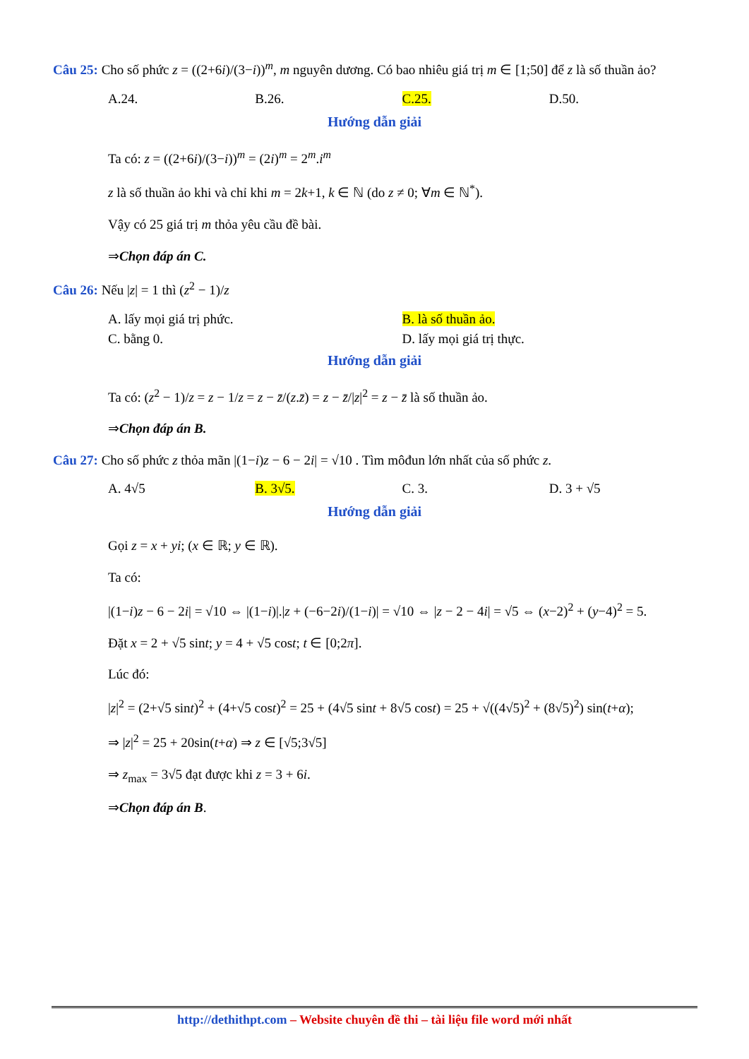Câu 25: Cho số phức z = ((2+6i)/(3−i))<sup>m</sup>, m nguyên dương. Có bao nhiêu giá trị m ∈ [1;50] để z là số thuần ảo?
A.24. B.26. C.25. D.50.
Hướng dẫn giải
Ta có: z = ((2+6i)/(3−i))<sup>m</sup> = (2i)<sup>m</sup> = 2<sup>m</sup>.i<sup>m</sup>
z là số thuần ảo khi và chỉ khi m = 2k+1, k ∈ ℕ (do z ≠ 0; ∀m ∈ ℕ<sup>*</sup>).
Vậy có 25 giá trị m thỏa yêu cầu đề bài.
⇒Chọn đáp án C.
Câu 26: Nếu |z| = 1 thì (z<sup>2</sup> − 1)/z
A. lấy mọi giá trị phức. B. là số thuần ảo.
C. bằng 0. D. lấy mọi giá trị thực.
Hướng dẫn giải
Ta có: (z<sup>2</sup> − 1)/z = z − 1/z = z − z̄/(z.z̄) = z − z̄/|z|<sup>2</sup> = z − z̄ là số thuần ảo.
⇒Chọn đáp án B.
Câu 27: Cho số phức z thỏa mãn |(1−i)z − 6 − 2i| = √10 . Tìm môđun lớn nhất của số phức z.
A. 4√5 B. 3√5. C. 3. D. 3 + √5
Hướng dẫn giải
Gọi z = x + yi; (x ∈ ℝ; y ∈ ℝ).
Ta có:
|(1−i)z − 6 − 2i| = √10 ⇔ |(1−i)|.|z + (−6−2i)/(1−i)| = √10 ⇔ |z − 2 − 4i| = √5 ⇔ (x−2)<sup>2</sup> + (y−4)<sup>2</sup> = 5.
Đặt x = 2 + √5 sint; y = 4 + √5 cost; t ∈ [0;2π].
Lúc đó:
|z|<sup>2</sup> = (2+√5 sint)<sup>2</sup> + (4+√5 cost)<sup>2</sup> = 25 + (4√5 sint + 8√5 cost) = 25 + √((4√5)<sup>2</sup> + (8√5)<sup>2</sup>) sin(t+α);
⇒ |z|<sup>2</sup> = 25 + 20sin(t+α) ⇒ z ∈ [√5;3√5]
⇒ z<sub>max</sub> = 3√5 đạt được khi z = 3 + 6i.
⇒Chọn đáp án B.
http://dethithpt.com – Website chuyên đề thi – tài liệu file word mới nhất